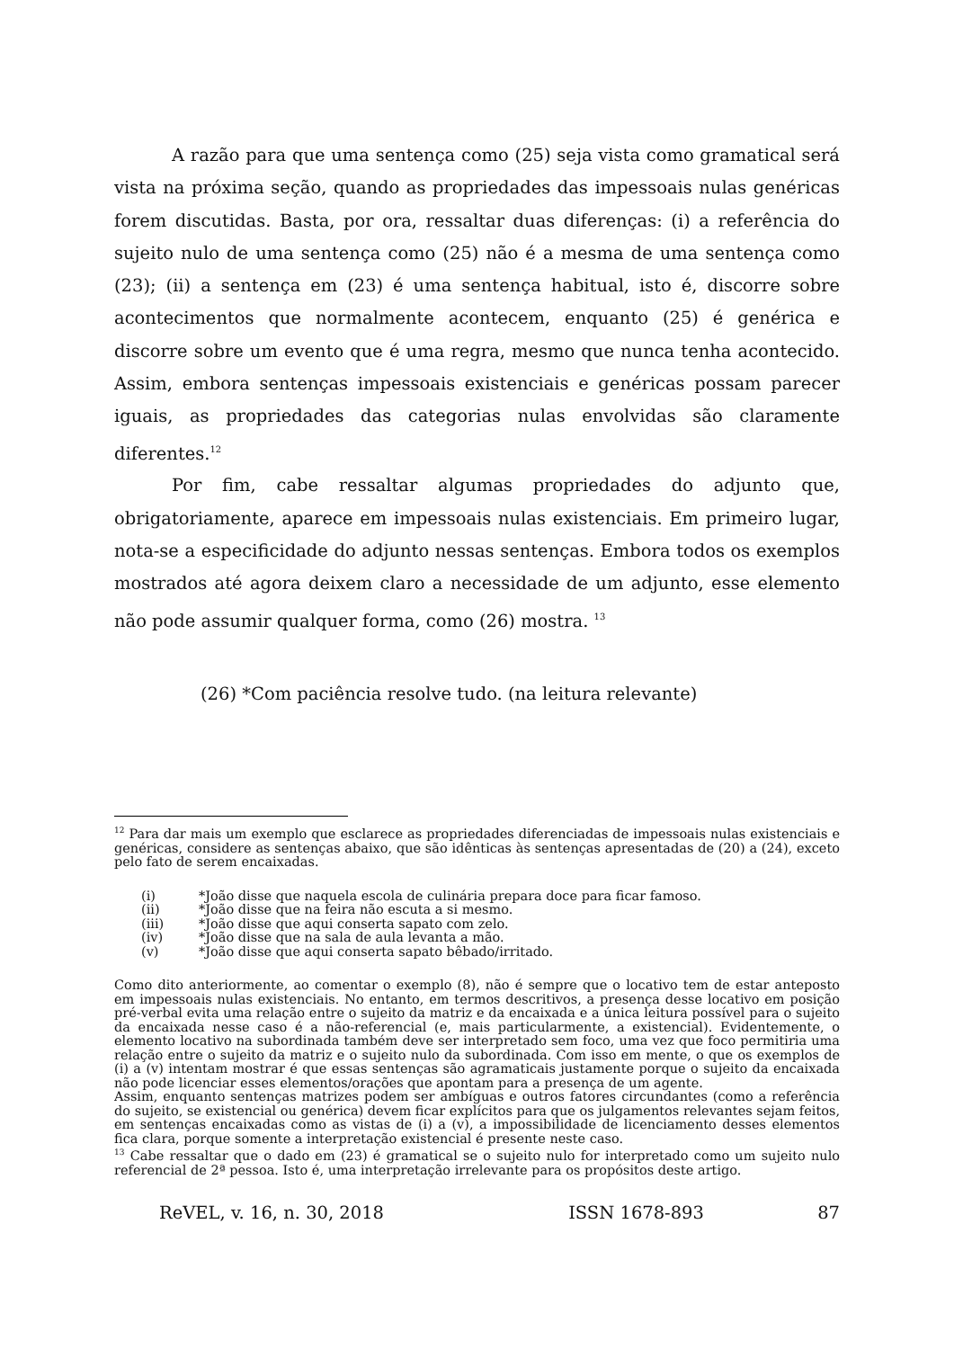A razão para que uma sentença como (25) seja vista como gramatical será vista na próxima seção, quando as propriedades das impessoais nulas genéricas forem discutidas. Basta, por ora, ressaltar duas diferenças: (i) a referência do sujeito nulo de uma sentença como (25) não é a mesma de uma sentença como (23); (ii) a sentença em (23) é uma sentença habitual, isto é, discorre sobre acontecimentos que normalmente acontecem, enquanto (25) é genérica e discorre sobre um evento que é uma regra, mesmo que nunca tenha acontecido. Assim, embora sentenças impessoais existenciais e genéricas possam parecer iguais, as propriedades das categorias nulas envolvidas são claramente diferentes.<sup>12</sup>
Por fim, cabe ressaltar algumas propriedades do adjunto que, obrigatoriamente, aparece em impessoais nulas existenciais. Em primeiro lugar, nota-se a especificidade do adjunto nessas sentenças. Embora todos os exemplos mostrados até agora deixem claro a necessidade de um adjunto, esse elemento não pode assumir qualquer forma, como (26) mostra. <sup>13</sup>
(26) *Com paciência resolve tudo. (na leitura relevante)
<sup>12</sup> Para dar mais um exemplo que esclarece as propriedades diferenciadas de impessoais nulas existenciais e genéricas, considere as sentenças abaixo, que são idênticas às sentenças apresentadas de (20) a (24), exceto pelo fato de serem encaixadas.
| (i) | *João disse que naquela escola de culinária prepara doce para ficar famoso. |
| (ii) | *João disse que na feira não escuta a si mesmo. |
| (iii) | *João disse que aqui conserta sapato com zelo. |
| (iv) | *João disse que na sala de aula levanta a mão. |
| (v) | *João disse que aqui conserta sapato bêbado/irritado. |
Como dito anteriormente, ao comentar o exemplo (8), não é sempre que o locativo tem de estar anteposto em impessoais nulas existenciais. No entanto, em termos descritivos, a presença desse locativo em posição pré-verbal evita uma relação entre o sujeito da matriz e da encaixada e a única leitura possível para o sujeito da encaixada nesse caso é a não-referencial (e, mais particularmente, a existencial). Evidentemente, o elemento locativo na subordinada também deve ser interpretado sem foco, uma vez que foco permitiria uma relação entre o sujeito da matriz e o sujeito nulo da subordinada. Com isso em mente, o que os exemplos de (i) a (v) intentam mostrar é que essas sentenças são agramaticais justamente porque o sujeito da encaixada não pode licenciar esses elementos/orações que apontam para a presença de um agente.
Assim, enquanto sentenças matrizes podem ser ambíguas e outros fatores circundantes (como a referência do sujeito, se existencial ou genérica) devem ficar explícitos para que os julgamentos relevantes sejam feitos, em sentenças encaixadas como as vistas de (i) a (v), a impossibilidade de licenciamento desses elementos fica clara, porque somente a interpretação existencial é presente neste caso.
<sup>13</sup> Cabe ressaltar que o dado em (23) é gramatical se o sujeito nulo for interpretado como um sujeito nulo referencial de 2ª pessoa. Isto é, uma interpretação irrelevante para os propósitos deste artigo.
ReVEL, v. 16, n. 30, 2018 ISSN 1678-893 87